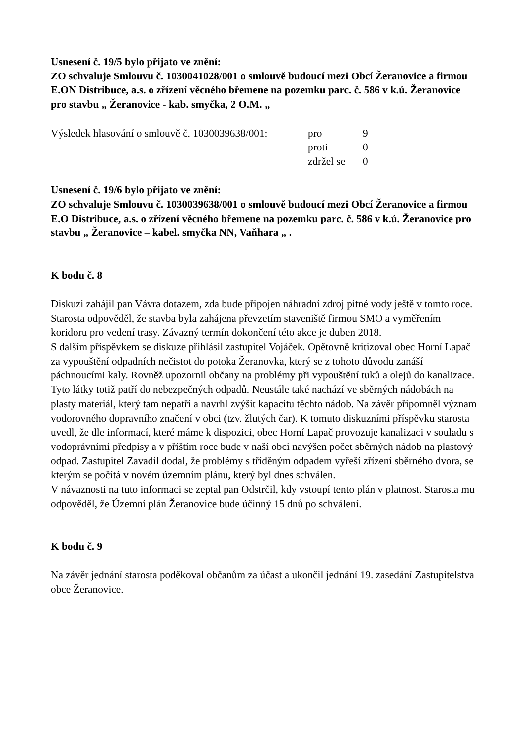Usnesení č. 19/5 bylo přijato ve znění:
ZO schvaluje Smlouvu č. 1030041028/001 o smlouvě budoucí mezi Obcí Žeranovice a firmou E.ON Distribuce, a.s. o zřízení věcného břemene na pozemku parc. č. 586 v k.ú. Žeranovice pro stavbu „ Žeranovice - kab. smyčka, 2 O.M. „
Výsledek hlasování o smlouvě č. 1030039638/001: pro 9 proti 0 zdržel se 0
Usnesení č. 19/6 bylo přijato ve znění:
ZO schvaluje Smlouvu č. 1030039638/001 o smlouvě budoucí mezi Obcí Žeranovice a firmou E.O Distribuce, a.s. o zřízení věcného břemene na pozemku parc. č. 586 v k.ú. Žeranovice pro stavbu „ Žeranovice – kabel. smyčka NN, Vaňhara „ .
K bodu č. 8
Diskuzi zahájil pan Vávra dotazem, zda bude připojen náhradní zdroj pitné vody ještě v tomto roce. Starosta odpověděl, že stavba byla zahájena převzetím staveniště firmou SMO a vyměřením koridoru pro vedení trasy. Závazný termín dokončení této akce je duben 2018.
S dalším příspěvkem se diskuze přihlásil zastupitel Vojáček. Opětovně kritizoval obec Horní Lapač za vypouštění odpadních nečistot do potoka Žeranovka, který se z tohoto důvodu zanáší páchnoucími kaly. Rovněž upozornil občany na problémy při vypouštění tuků a olejů do kanalizace. Tyto látky totiž patří do nebezpečných odpadů. Neustále také nachází ve sběrných nádobách na plasty materiál, který tam nepatří a navrhl zvýšit kapacitu těchto nádob. Na závěr připomněl význam vodorovného dopravního značení v obci (tzv. žlutých čar). K tomuto diskuzními příspěvku starosta uvedl, že dle informací, které máme k dispozici, obec Horní Lapač provozuje kanalizaci v souladu s vodoprávními předpisy a v příštím roce bude v naší obci navýšen počet sběrných nádob na plastový odpad. Zastupitel Zavadil dodal, že problémy s tříděným odpadem vyřeší zřízení sběrného dvora, se kterým se počítá v novém územním plánu, který byl dnes schválen.
V návaznosti na tuto informaci se zeptal pan Odstrčil, kdy vstoupí tento plán v platnost. Starosta mu odpověděl, že Územní plán Žeranovice bude účinný 15 dnů po schválení.
K bodu č. 9
Na závěr jednání starosta poděkoval občanům za účast a ukončil jednání 19. zasedání Zastupitelstva obce Žeranovice.